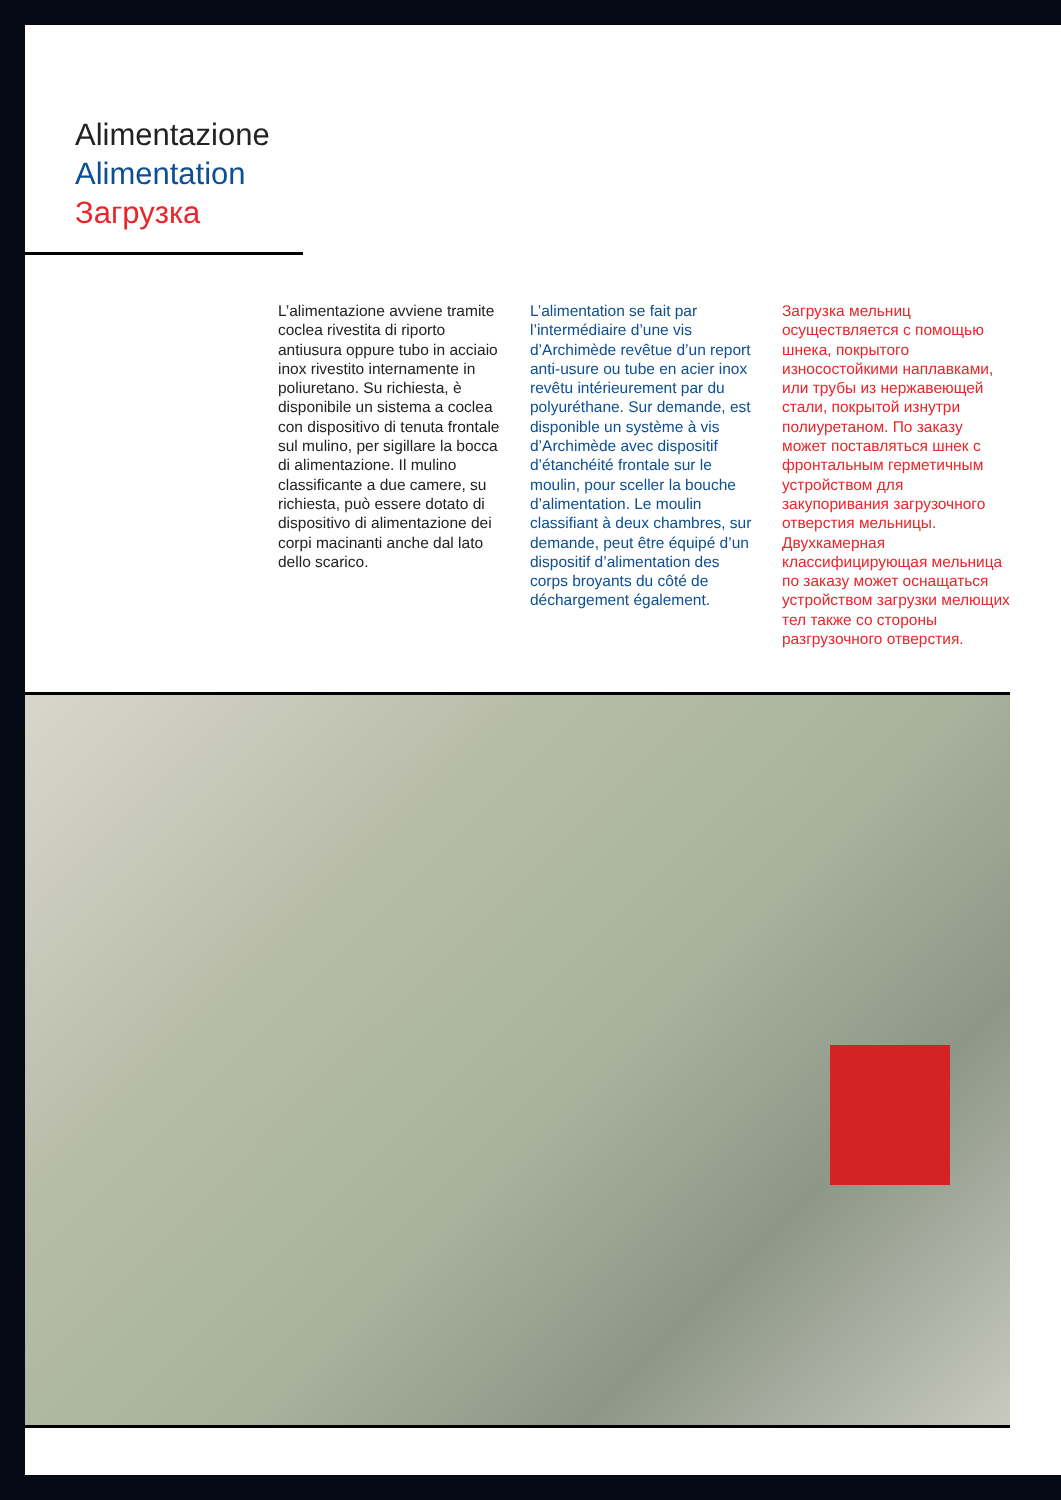Alimentazione
Alimentation
Загрузка
L’alimentazione avviene tramite coclea rivestita di riporto antiusura oppure tubo in acciaio inox rivestito internamente in poliuretano. Su richiesta, è disponibile un sistema a coclea con dispositivo di tenuta frontale sul mulino, per sigillare la bocca di alimentazione. Il mulino classificante a due camere, su richiesta, può essere dotato di dispositivo di alimentazione dei corpi macinanti anche dal lato dello scarico.
L’alimentation se fait par l’intermédiaire d’une vis d’Archimède revêtue d’un report anti-usure ou tube en acier inox revêtu intérieurement par du polyuréthane. Sur demande, est disponible un système à vis d’Archimède avec dispositif d’étanchéité frontale sur le moulin, pour sceller la bouche d’alimentation. Le moulin classifiant à deux chambres, sur demande, peut être équipé d’un dispositif d’alimentation des corps broyants du côté de déchargement également.
Загрузка мельниц осуществляется с помощью шнека, покрытого износостойкими наплавками, или трубы из нержавеющей стали, покрытой изнутри полиуретаном. По заказу может поставляться шнек с фронтальным герметичным устройством для закупоривания загрузочного отверстия мельницы. Двухкамерная классифицирующая мельница по заказу может оснащаться устройством загрузки мелющих тел также со стороны разгрузочного отверстия.